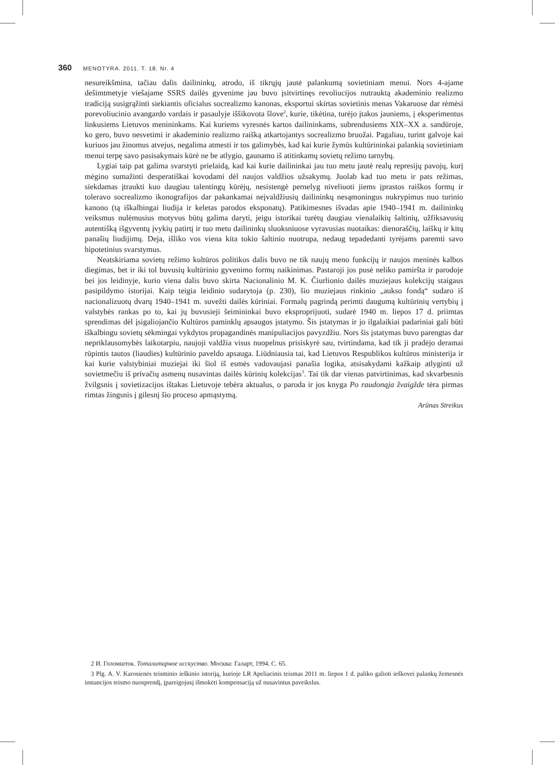360 MENOTYRA. 2011. T. 18. Nr. 4
nesureikšmina, tačiau dalis dailininkų, atrodo, iš tikrųjų jautė palankumą sovietiniam menui. Nors 4-ajame dešimtmetyje viešajame SSRS dailės gyvenime jau buvo įsitvirtinęs revoliucijos nutrauktą akademinio realizmo tradiciją susigrąžinti siekiantis oficialus socrealizmo kanonas, eksportui skirtas sovietinis menas Vakaruose dar rėmėsi porevoliucinio avangardo vardais ir pasaulyje iššikovota šlove<sup>2</sup>, kurie, tikėtina, turėjo įtakos jauniems, į eksperimentus linkusiems Lietuvos menininkams. Kai kuriems vyresnės kartos dailininkams, subrendusiems XIX–XX a. sandūroje, ko gero, buvo nesvetimi ir akademinio realizmo raišką atkartojantys socrealizmo bruožai. Pagaliau, turint galvoje kai kuriuos jau žinomus atvejus, negalima atmesti ir tos galimybės, kad kai kurie žymūs kultūrininkai palankią sovietiniam menui terpę savo pasisakymais kūrė ne be atlygio, gaunamo iš atitinkamų sovietų režimo tarnybų.
Lygiai taip pat galima svarstyti prielaidą, kad kai kurie dailininkai jau tuo metu jautė realų represijų pavojų, kurį mėgino sumažinti desperatiškai kovodami dėl naujos valdžios užsakymų. Juolab kad tuo metu ir pats režimas, siekdamas įtraukti kuo daugiau talentingų kūrėjų, nesistengė pernelyg niveliuoti jiems įprastos raiškos formų ir toleravo socrealizmo ikonografijos dar pakankamai neįvaldžiusių dailininkų nesąmoningus nukrypimus nuo turinio kanono (tą iškalbingai liudija ir keletas parodos eksponatų). Patikimesnes išvadas apie 1940–1941 m. dailininkų veiksmus nulėmusius motyvus būtų galima daryti, jeigu istorikai turėtų daugiau vienalaikių šaltinių, užfiksavusių autentišką išgyventų įvykių patirtį ir tuo metu dailininkų sluoksniuose vyravusias nuotaikas: dienoraščių, laiškų ir kitų panašių liudijimų. Deja, išliko vos viena kita tokio šaltinio nuotrupa, nedaug tepadedanti tyrėjams paremti savo hipotetinius svarstymus.
Neatskiriama sovietų režimo kultūros politikos dalis buvo ne tik naujų meno funkcijų ir naujos meninės kalbos diegimas, bet ir iki tol buvusių kultūrinio gyvenimo formų naikinimas. Pastaroji jos pusė neliko pamiršta ir parodoje bei jos leidinyje, kurio viena dalis buvo skirta Nacionalinio M. K. Čiurlionio dailės muziejaus kolekcijų staigaus pasipildymo istorijai. Kaip teigia leidinio sudarytoja (p. 230), šio muziejaus rinkinio „aukso fondą“ sudaro iš nacionalizuotų dvarų 1940–1941 m. suvežti dailės kūriniai. Formalų pagrindą perimti daugumą kultūrinių vertybių į valstybės rankas po to, kai jų buvusieji šeimininkai buvo eksproprijuoti, sudarė 1940 m. liepos 17 d. priimtas sprendimas dėl įsigaliojančio Kultūros paminklų apsaugos įstatymo. Šis įstatymas ir jo ilgalaikiai padariniai gali būti iškalbingu sovietų sėkmingai vykdytos propagandinės manipuliacijos pavyzdžiu. Nors šis įstatymas buvo parengtas dar nepriklausomybės laikotarpiu, naujoji valdžia visus nuopelnus prisiskyrė sau, tvirtindama, kad tik ji pradėjo deramai rūpintis tautos (liaudies) kultūrinio paveldo apsauga. Liūdniausia tai, kad Lietuvos Respublikos kultūros ministerija ir kai kurie valstybiniai muziejai iki šiol iš esmės vadovaujasi panašia logika, atsisakydami kažkaip atlyginti už sovietmečiu iš privačių asmenų nusavintas dailės kūrinių kolekcijas<sup>3</sup>. Tai tik dar vienas patvirtinimas, kad skvarbesnis žvilgsnis į sovietizacijos ištakas Lietuvoje tebėra aktualus, o paroda ir jos knyga Po raudonąja žvaigžde tėra pirmas rimtas žingsnis į gilesnį šio proceso apmąstymą.
Arūnas Streikus
2 И. Голомшток. Тоталитарное исскуство. Москва: Галарт, 1994. С. 65.
3 Plg. A. V. Karosienės teisminio ieškinio istoriją, kurioje LR Apeliacinis teismas 2011 m. liepos 1 d. paliko galioti ieškovei palankų žemesnės instancijos teismo nuosprendį, įpareigojusį išmokėti kompensaciją už nusavintus paveikslus.